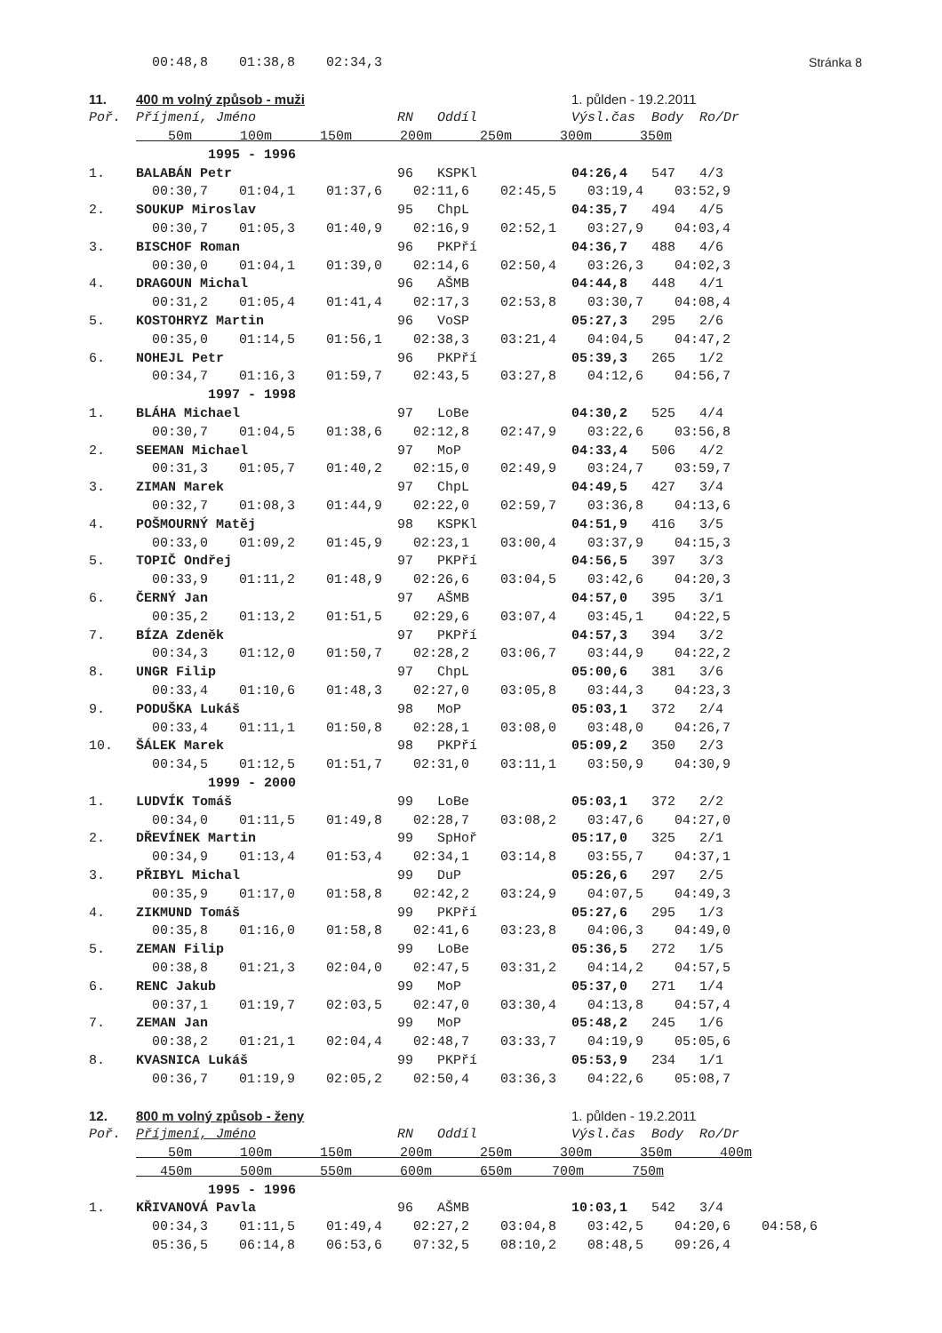Stránka 8
| | 00:48,8 | 01:38,8 | 02:34,3 | | | | | |
| 11. | 400 m volný způsob - muži | | | | | 1. půlden - 19.2.2011 | | |
| Poř. | Příjmení, Jméno | | | RN Oddíl | | Výsl.čas Body Ro/Dr | | |
| | 50m 100m 150m 200m 250m 300m 350m | | | | | | | |
| | 1995 - 1996 | | | | | | | |
| 1. | BALABÁN Petr | | | 96 KSPKl | | 04:26,4 547 4/3 | | |
| | 00:30,7 | 01:04,1 | 01:37,6 | 02:11,6 | 02:45,5 | 03:19,4 | 03:52,9 | |
| 2. | SOUKUP Miroslav | | | 95 ChpL | | 04:35,7 494 4/5 | | |
| | 00:30,7 | 01:05,3 | 01:40,9 | 02:16,9 | 02:52,1 | 03:27,9 | 04:03,4 | |
| 3. | BISCHOF Roman | | | 96 PKPří | | 04:36,7 488 4/6 | | |
| | 00:30,0 | 01:04,1 | 01:39,0 | 02:14,6 | 02:50,4 | 03:26,3 | 04:02,3 | |
| 4. | DRAGOUN Michal | | | 96 AŠMB | | 04:44,8 448 4/1 | | |
| | 00:31,2 | 01:05,4 | 01:41,4 | 02:17,3 | 02:53,8 | 03:30,7 | 04:08,4 | |
| 5. | KOSTOHRYZ Martin | | | 96 VoSP | | 05:27,3 295 2/6 | | |
| | 00:35,0 | 01:14,5 | 01:56,1 | 02:38,3 | 03:21,4 | 04:04,5 | 04:47,2 | |
| 6. | NOHEJL Petr | | | 96 PKPří | | 05:39,3 265 1/2 | | |
| | 00:34,7 | 01:16,3 | 01:59,7 | 02:43,5 | 03:27,8 | 04:12,6 | 04:56,7 | |
| | 1997 - 1998 | | | | | | | |
| 1. | BLÁHA Michael | | | 97 LoBe | | 04:30,2 525 4/4 | | |
| | 00:30,7 | 01:04,5 | 01:38,6 | 02:12,8 | 02:47,9 | 03:22,6 | 03:56,8 | |
| 2. | SEEMAN Michael | | | 97 MoP | | 04:33,4 506 4/2 | | |
| | 00:31,3 | 01:05,7 | 01:40,2 | 02:15,0 | 02:49,9 | 03:24,7 | 03:59,7 | |
| 3. | ZIMAN Marek | | | 97 ChpL | | 04:49,5 427 3/4 | | |
| | 00:32,7 | 01:08,3 | 01:44,9 | 02:22,0 | 02:59,7 | 03:36,8 | 04:13,6 | |
| 4. | POŠMOURNÝ Matěj | | | 98 KSPKl | | 04:51,9 416 3/5 | | |
| | 00:33,0 | 01:09,2 | 01:45,9 | 02:23,1 | 03:00,4 | 03:37,9 | 04:15,3 | |
| 5. | TOPIČ Ondřej | | | 97 PKPří | | 04:56,5 397 3/3 | | |
| | 00:33,9 | 01:11,2 | 01:48,9 | 02:26,6 | 03:04,5 | 03:42,6 | 04:20,3 | |
| 6. | ČERNÝ Jan | | | 97 AŠMB | | 04:57,0 395 3/1 | | |
| | 00:35,2 | 01:13,2 | 01:51,5 | 02:29,6 | 03:07,4 | 03:45,1 | 04:22,5 | |
| 7. | BÍZA Zdeněk | | | 97 PKPří | | 04:57,3 394 3/2 | | |
| | 00:34,3 | 01:12,0 | 01:50,7 | 02:28,2 | 03:06,7 | 03:44,9 | 04:22,2 | |
| 8. | UNGR Filip | | | 97 ChpL | | 05:00,6 381 3/6 | | |
| | 00:33,4 | 01:10,6 | 01:48,3 | 02:27,0 | 03:05,8 | 03:44,3 | 04:23,3 | |
| 9. | PODUŠKA Lukáš | | | 98 MoP | | 05:03,1 372 2/4 | | |
| | 00:33,4 | 01:11,1 | 01:50,8 | 02:28,1 | 03:08,0 | 03:48,0 | 04:26,7 | |
| 10. | ŠÁLEK Marek | | | 98 PKPří | | 05:09,2 350 2/3 | | |
| | 00:34,5 | 01:12,5 | 01:51,7 | 02:31,0 | 03:11,1 | 03:50,9 | 04:30,9 | |
| | 1999 - 2000 | | | | | | | |
| 1. | LUDVÍK Tomáš | | | 99 LoBe | | 05:03,1 372 2/2 | | |
| | 00:34,0 | 01:11,5 | 01:49,8 | 02:28,7 | 03:08,2 | 03:47,6 | 04:27,0 | |
| 2. | DŘEVÍNEK Martin | | | 99 SpHoř | | 05:17,0 325 2/1 | | |
| | 00:34,9 | 01:13,4 | 01:53,4 | 02:34,1 | 03:14,8 | 03:55,7 | 04:37,1 | |
| 3. | PŘIBYL Michal | | | 99 DuP | | 05:26,6 297 2/5 | | |
| | 00:35,9 | 01:17,0 | 01:58,8 | 02:42,2 | 03:24,9 | 04:07,5 | 04:49,3 | |
| 4. | ZIKMUND Tomáš | | | 99 PKPří | | 05:27,6 295 1/3 | | |
| | 00:35,8 | 01:16,0 | 01:58,8 | 02:41,6 | 03:23,8 | 04:06,3 | 04:49,0 | |
| 5. | ZEMAN Filip | | | 99 LoBe | | 05:36,5 272 1/5 | | |
| | 00:38,8 | 01:21,3 | 02:04,0 | 02:47,5 | 03:31,2 | 04:14,2 | 04:57,5 | |
| 6. | RENC Jakub | | | 99 MoP | | 05:37,0 271 1/4 | | |
| | 00:37,1 | 01:19,7 | 02:03,5 | 02:47,0 | 03:30,4 | 04:13,8 | 04:57,4 | |
| 7. | ZEMAN Jan | | | 99 MoP | | 05:48,2 245 1/6 | | |
| | 00:38,2 | 01:21,1 | 02:04,4 | 02:48,7 | 03:33,7 | 04:19,9 | 05:05,6 | |
| 8. | KVASNICA Lukáš | | | 99 PKPří | | 05:53,9 234 1/1 | | |
| | 00:36,7 | 01:19,9 | 02:05,2 | 02:50,4 | 03:36,3 | 04:22,6 | 05:08,7 | |
| 12. | 800 m volný způsob - ženy | | | | | 1. půlden - 19.2.2011 | | |
| Poř. | Příjmení, Jméno | | | RN Oddíl | | Výsl.čas Body Ro/Dr | | |
| | 50m 100m 150m 200m 250m 300m 350m 400m | | | | | | | |
| | 450m 500m 550m 600m 650m 700m 750m | | | | | | | |
| | 1995 - 1996 | | | | | | | |
| 1. | KŘIVANOVÁ Pavla | | | 96 AŠMB | | 10:03,1 542 3/4 | | |
| | 00:34,3 | 01:11,5 | 01:49,4 | 02:27,2 | 03:04,8 | 03:42,5 | 04:20,6 | 04:58,6 |
| | 05:36,5 | 06:14,8 | 06:53,6 | 07:32,5 | 08:10,2 | 08:48,5 | 09:26,4 | |